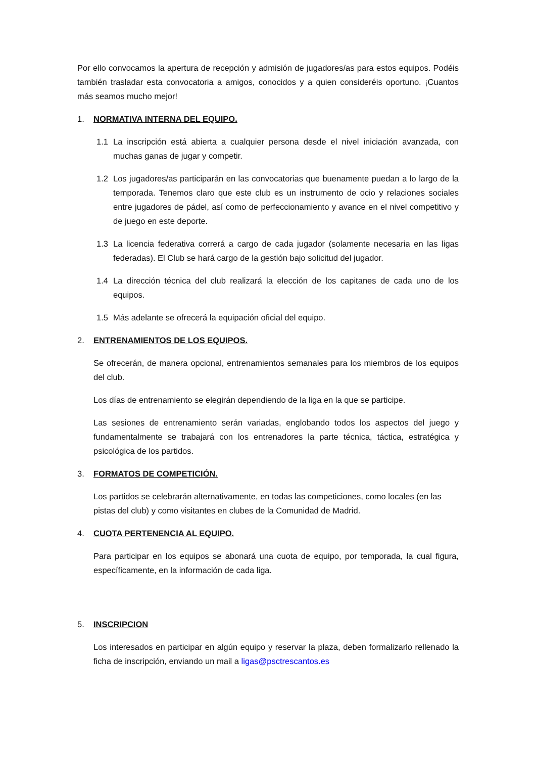Por ello convocamos la apertura de recepción y admisión de jugadores/as para estos equipos. Podéis también trasladar esta convocatoria a amigos, conocidos y a quien consideréis oportuno. ¡Cuantos más seamos mucho mejor!
1. NORMATIVA INTERNA DEL EQUIPO.
1.1 La inscripción está abierta a cualquier persona desde el nivel iniciación avanzada, con muchas ganas de jugar y competir.
1.2 Los jugadores/as participarán en las convocatorias que buenamente puedan a lo largo de la temporada. Tenemos claro que este club es un instrumento de ocio y relaciones sociales entre jugadores de pádel, así como de perfeccionamiento y avance en el nivel competitivo y de juego en este deporte.
1.3 La licencia federativa correrá a cargo de cada jugador (solamente necesaria en las ligas federadas). El Club se hará cargo de la gestión bajo solicitud del jugador.
1.4 La dirección técnica del club realizará la elección de los capitanes de cada uno de los equipos.
1.5 Más adelante se ofrecerá la equipación oficial del equipo.
2. ENTRENAMIENTOS DE LOS EQUIPOS.
Se ofrecerán, de manera opcional, entrenamientos semanales para los miembros de los equipos del club.
Los días de entrenamiento se elegirán dependiendo de la liga en la que se participe.
Las sesiones de entrenamiento serán variadas, englobando todos los aspectos del juego y fundamentalmente se trabajará con los entrenadores la parte técnica, táctica, estratégica y psicológica de los partidos.
3. FORMATOS DE COMPETICIÓN.
Los partidos se celebrarán alternativamente, en todas las competiciones, como locales (en las pistas del club) y como visitantes en clubes de la Comunidad de Madrid.
4. CUOTA PERTENENCIA AL EQUIPO.
Para participar en los equipos se abonará una cuota de equipo, por temporada, la cual figura, específicamente, en la información de cada liga.
5. INSCRIPCION
Los interesados en participar en algún equipo y reservar la plaza, deben formalizarlo rellenado la ficha de inscripción, enviando un mail a ligas@psctrescantos.es